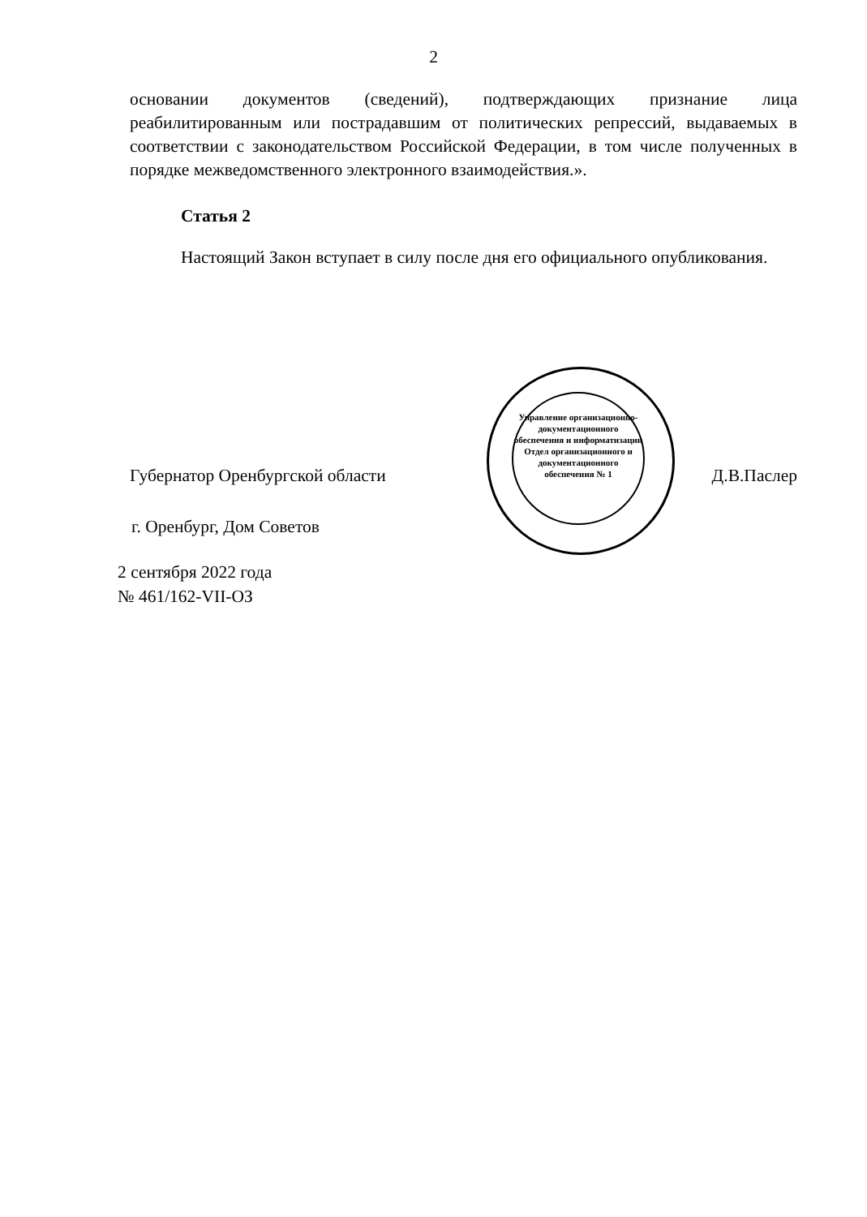2
основании документов (сведений), подтверждающих признание лица реабилитированным или пострадавшим от политических репрессий, выдаваемых в соответствии с законодательством Российской Федерации, в том числе полученных в порядке межведомственного электронного взаимодействия.».
Статья 2
Настоящий Закон вступает в силу после дня его официального опубликования.
Губернатор Оренбургской области Д.В.Паслер
Управление организационно-документационного обеспечения и информатизации
Отдел организационного и документационного обеспечения № 1
г. Оренбург, Дом Советов
2 сентября 2022 года
№ 461/162-VII-ОЗ